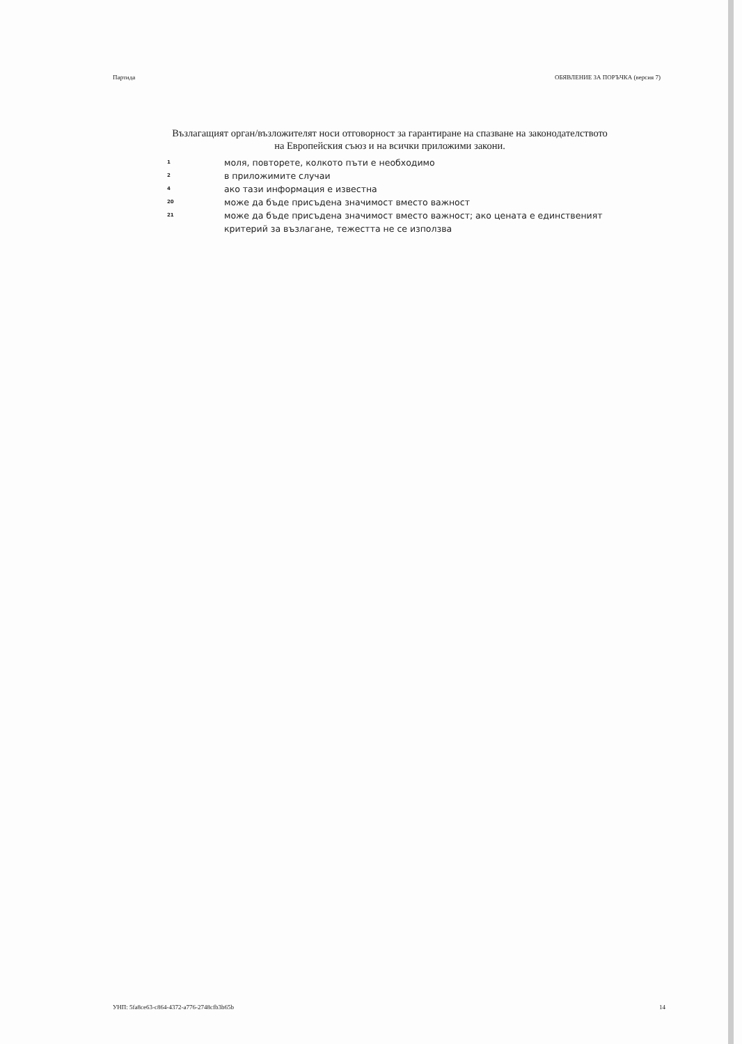Партида ОБЯВЛЕНИЕ ЗА ПОРЪЧКА (версия 7)
Възлагащият орган/възложителят носи отговорност за гарантиране на спазване на законодателството на Европейския съюз и на всички приложими закони.
1 моля, повторете, колкото пъти е необходимо
2 в приложимите случаи
4 ако тази информация е известна
20 може да бъде присъдена значимост вместо важност
21 може да бъде присъдена значимост вместо важност; ако цената е единственият критерий за възлагане, тежестта не се използва
УНП: 5fa8ce63-c864-4372-a776-2748cfb3b65b 14